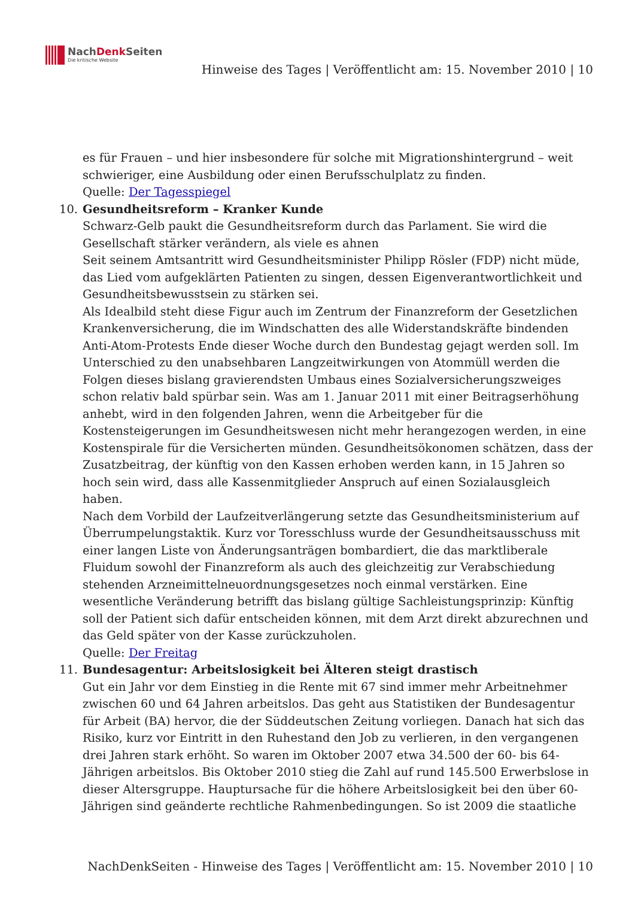NachDenk Seiten
Die kritische Website
Hinweise des Tages | Veröffentlicht am: 15. November 2010 | 10
es für Frauen – und hier insbesondere für solche mit Migrationshintergrund – weit schwieriger, eine Ausbildung oder einen Berufsschulplatz zu finden.
Quelle: Der Tagesspiegel
10. Gesundheitsreform – Kranker Kunde
Schwarz-Gelb paukt die Gesundheitsreform durch das Parlament. Sie wird die Gesellschaft stärker verändern, als viele es ahnen
Seit seinem Amtsantritt wird Gesundheitsminister Philipp Rösler (FDP) nicht müde, das Lied vom aufgeklärten Patienten zu singen, dessen Eigenverantwortlichkeit und Gesundheitsbewusstsein zu stärken sei.
Als Idealbild steht diese Figur auch im Zentrum der Finanzreform der Gesetzlichen Krankenversicherung, die im Windschatten des alle Widerstandskräfte bindenden Anti-Atom-Protests Ende dieser Woche durch den Bundestag gejagt werden soll. Im Unterschied zu den unabsehbaren Langzeitwirkungen von Atommüll werden die Folgen dieses bislang gravierendsten Umbaus eines Sozialversicherungszweiges schon relativ bald spürbar sein. Was am 1. Januar 2011 mit einer Beitragserhöhung anhebt, wird in den folgenden Jahren, wenn die Arbeitgeber für die Kostensteigerungen im Gesundheitswesen nicht mehr herangezogen werden, in eine Kostenspirale für die Versicherten münden. Gesundheitsökonomen schätzen, dass der Zusatzbeitrag, der künftig von den Kassen erhoben werden kann, in 15 Jahren so hoch sein wird, dass alle Kassenmitglieder Anspruch auf einen Sozialausgleich haben.
Nach dem Vorbild der Laufzeitverlängerung setzte das Gesundheitsministerium auf Überrumpelungstaktik. Kurz vor Toresschluss wurde der Gesundheitsausschuss mit einer langen Liste von Änderungsanträgen bombardiert, die das marktliberale Fluidum sowohl der Finanzreform als auch des gleichzeitig zur Verabschiedung stehenden Arzneimittelneuordnungsgesetzes noch einmal verstärken. Eine wesentliche Veränderung betrifft das bislang gültige Sachleistungsprinzip: Künftig soll der Patient sich dafür entscheiden können, mit dem Arzt direkt abzurechnen und das Geld später von der Kasse zurückzuholen.
Quelle: Der Freitag
11. Bundesagentur: Arbeitslosigkeit bei Älteren steigt drastisch
Gut ein Jahr vor dem Einstieg in die Rente mit 67 sind immer mehr Arbeitnehmer zwischen 60 und 64 Jahren arbeitslos. Das geht aus Statistiken der Bundesagentur für Arbeit (BA) hervor, die der Süddeutschen Zeitung vorliegen. Danach hat sich das Risiko, kurz vor Eintritt in den Ruhestand den Job zu verlieren, in den vergangenen drei Jahren stark erhöht. So waren im Oktober 2007 etwa 34.500 der 60- bis 64-Jährigen arbeitslos. Bis Oktober 2010 stieg die Zahl auf rund 145.500 Erwerbslose in dieser Altersgruppe. Hauptursache für die höhere Arbeitslosigkeit bei den über 60-Jährigen sind geänderte rechtliche Rahmenbedingungen. So ist 2009 die staatliche
NachDenkSeiten - Hinweise des Tages | Veröffentlicht am: 15. November 2010 | 10